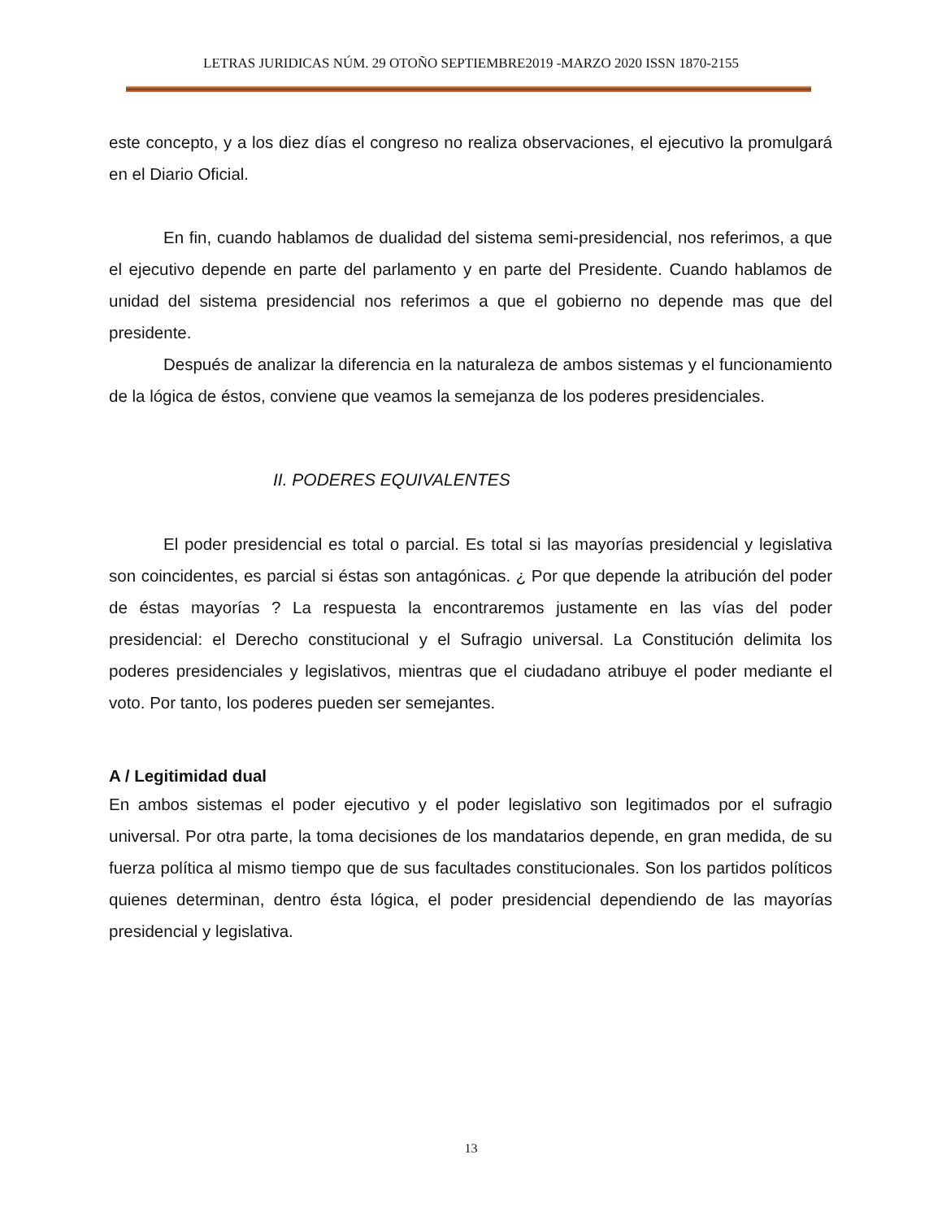LETRAS JURIDICAS NÚM. 29 OTOÑO SEPTIEMBRE2019 -MARZO 2020 ISSN 1870-2155
este concepto, y a los diez días el congreso no realiza observaciones, el ejecutivo la promulgará en el Diario Oficial.
En fin, cuando hablamos de dualidad del sistema semi-presidencial, nos referimos, a que el ejecutivo depende en parte del parlamento y en parte del Presidente. Cuando hablamos de unidad del sistema presidencial nos referimos a que el gobierno no depende mas que del presidente.
Después de analizar la diferencia en la naturaleza de ambos sistemas y el funcionamiento de la lógica de éstos, conviene que veamos la semejanza de los poderes presidenciales.
II. PODERES EQUIVALENTES
El poder presidencial es total o parcial. Es total si las mayorías presidencial y legislativa son coincidentes, es parcial si éstas son antagónicas. ¿ Por que depende la atribución del poder de éstas mayorías ? La respuesta la encontraremos justamente en las vías del poder presidencial: el Derecho constitucional y el Sufragio universal. La Constitución delimita los poderes presidenciales y legislativos, mientras que el ciudadano atribuye el poder mediante el voto. Por tanto, los poderes pueden ser semejantes.
A / Legitimidad dual
En ambos sistemas el poder ejecutivo y el poder legislativo son legitimados por el sufragio universal. Por otra parte, la toma decisiones de los mandatarios depende, en gran medida, de su fuerza política al mismo tiempo que de sus facultades constitucionales. Son los partidos políticos quienes determinan, dentro ésta lógica, el poder presidencial dependiendo de las mayorías presidencial y legislativa.
13